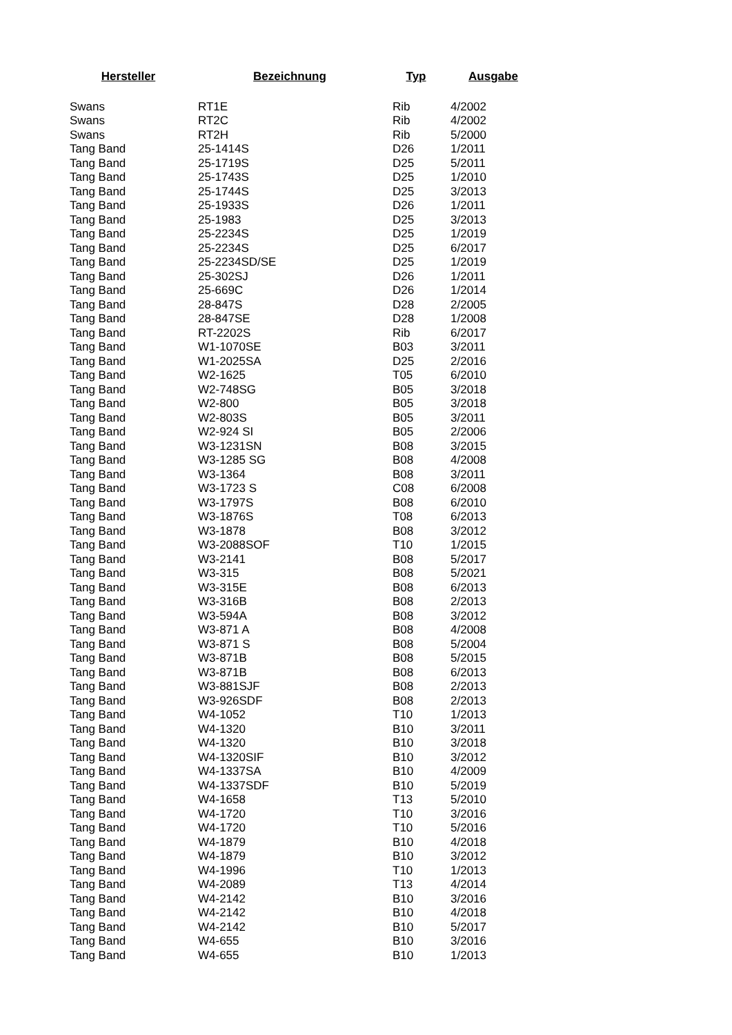| Hersteller | Bezeichnung | Typ | Ausgabe |
| --- | --- | --- | --- |
| Swans | RT1E | Rib | 4/2002 |
| Swans | RT2C | Rib | 4/2002 |
| Swans | RT2H | Rib | 5/2000 |
| Tang Band | 25-1414S | D26 | 1/2011 |
| Tang Band | 25-1719S | D25 | 5/2011 |
| Tang Band | 25-1743S | D25 | 1/2010 |
| Tang Band | 25-1744S | D25 | 3/2013 |
| Tang Band | 25-1933S | D26 | 1/2011 |
| Tang Band | 25-1983 | D25 | 3/2013 |
| Tang Band | 25-2234S | D25 | 1/2019 |
| Tang Band | 25-2234S | D25 | 6/2017 |
| Tang Band | 25-2234SD/SE | D25 | 1/2019 |
| Tang Band | 25-302SJ | D26 | 1/2011 |
| Tang Band | 25-669C | D26 | 1/2014 |
| Tang Band | 28-847S | D28 | 2/2005 |
| Tang Band | 28-847SE | D28 | 1/2008 |
| Tang Band | RT-2202S | Rib | 6/2017 |
| Tang Band | W1-1070SE | B03 | 3/2011 |
| Tang Band | W1-2025SA | D25 | 2/2016 |
| Tang Band | W2-1625 | T05 | 6/2010 |
| Tang Band | W2-748SG | B05 | 3/2018 |
| Tang Band | W2-800 | B05 | 3/2018 |
| Tang Band | W2-803S | B05 | 3/2011 |
| Tang Band | W2-924 SI | B05 | 2/2006 |
| Tang Band | W3-1231SN | B08 | 3/2015 |
| Tang Band | W3-1285 SG | B08 | 4/2008 |
| Tang Band | W3-1364 | B08 | 3/2011 |
| Tang Band | W3-1723 S | C08 | 6/2008 |
| Tang Band | W3-1797S | B08 | 6/2010 |
| Tang Band | W3-1876S | T08 | 6/2013 |
| Tang Band | W3-1878 | B08 | 3/2012 |
| Tang Band | W3-2088SOF | T10 | 1/2015 |
| Tang Band | W3-2141 | B08 | 5/2017 |
| Tang Band | W3-315 | B08 | 5/2021 |
| Tang Band | W3-315E | B08 | 6/2013 |
| Tang Band | W3-316B | B08 | 2/2013 |
| Tang Band | W3-594A | B08 | 3/2012 |
| Tang Band | W3-871 A | B08 | 4/2008 |
| Tang Band | W3-871 S | B08 | 5/2004 |
| Tang Band | W3-871B | B08 | 5/2015 |
| Tang Band | W3-871B | B08 | 6/2013 |
| Tang Band | W3-881SJF | B08 | 2/2013 |
| Tang Band | W3-926SDF | B08 | 2/2013 |
| Tang Band | W4-1052 | T10 | 1/2013 |
| Tang Band | W4-1320 | B10 | 3/2011 |
| Tang Band | W4-1320 | B10 | 3/2018 |
| Tang Band | W4-1320SIF | B10 | 3/2012 |
| Tang Band | W4-1337SA | B10 | 4/2009 |
| Tang Band | W4-1337SDF | B10 | 5/2019 |
| Tang Band | W4-1658 | T13 | 5/2010 |
| Tang Band | W4-1720 | T10 | 3/2016 |
| Tang Band | W4-1720 | T10 | 5/2016 |
| Tang Band | W4-1879 | B10 | 4/2018 |
| Tang Band | W4-1879 | B10 | 3/2012 |
| Tang Band | W4-1996 | T10 | 1/2013 |
| Tang Band | W4-2089 | T13 | 4/2014 |
| Tang Band | W4-2142 | B10 | 3/2016 |
| Tang Band | W4-2142 | B10 | 4/2018 |
| Tang Band | W4-2142 | B10 | 5/2017 |
| Tang Band | W4-655 | B10 | 3/2016 |
| Tang Band | W4-655 | B10 | 1/2013 |